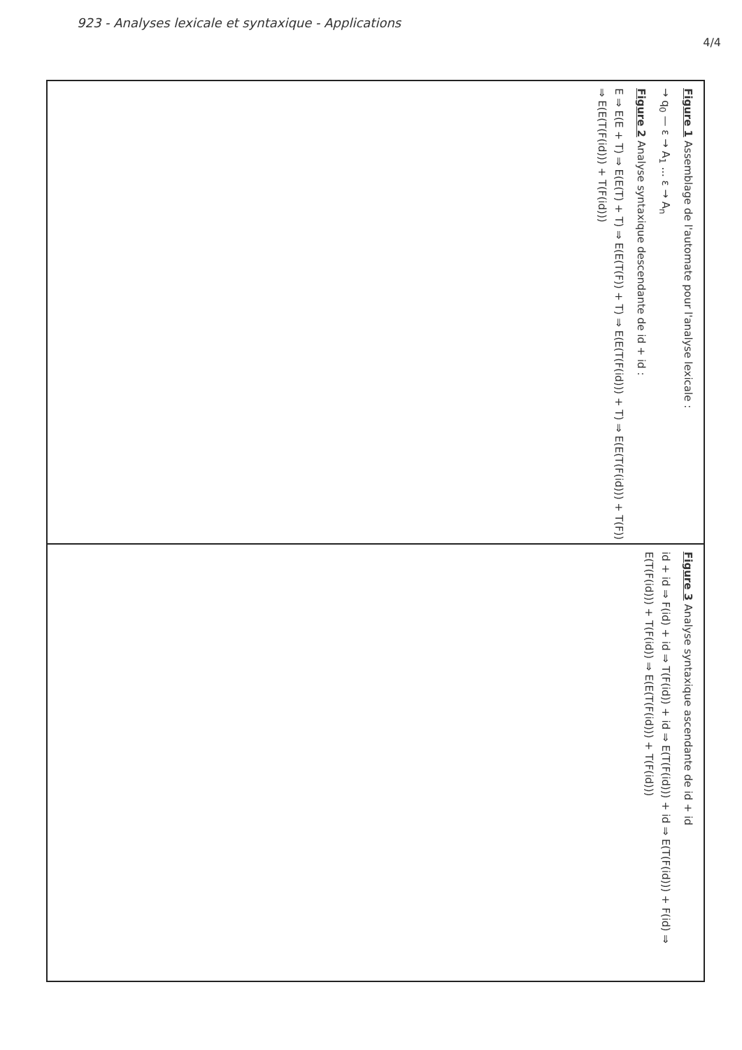923 - Analyses lexicale et syntaxique - Applications
4/4
Figure 1 Assemblage de l'automate pour l'analyse lexicale :
→ q<sub>0</sub> — ε → A<sub>1</sub> ... ε → A<sub>n</sub>
Figure 2 Analyse syntaxique descendante de id + id :
E ⇒ E(E + T) ⇒ E(E(T) + T) ⇒ E(E(T(F)) + T) ⇒ E(E(T(F(id))) + T) ⇒ E(E(T(F(id))) + T(F)) ⇒ E(E(T(F(id))) + T(F(id)))
Figure 3 Analyse syntaxique ascendante de id + id
id + id ⇒ F(id) + id ⇒ T(F(id)) + id ⇒ E(T(F(id))) + id ⇒ E(T(F(id))) + F(id) ⇒ E(T(F(id))) + T(F(id)) ⇒ E(E(T(F(id))) + T(F(id)))